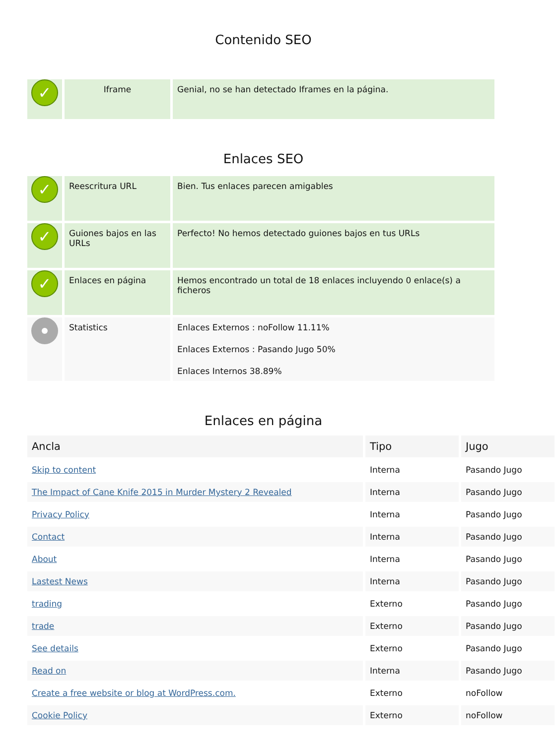Contenido SEO
| ✓ | Iframe | Genial, no se han detectado Iframes en la página. |
Enlaces SEO
| ✓ | Reescritura URL | Bien. Tus enlaces parecen amigables |
| ✓ | Guiones bajos en las URLs | Perfecto! No hemos detectado guiones bajos en tus URLs |
| ✓ | Enlaces en página | Hemos encontrado un total de 18 enlaces incluyendo 0 enlace(s) a ficheros |
| | Statistics | Enlaces Externos : noFollow 11.11% Enlaces Externos : Pasando Jugo 50% Enlaces Internos 38.89% |
Enlaces en página
| Ancla | Tipo | Jugo |
| --- | --- | --- |
| Skip to content | Interna | Pasando Jugo |
| The Impact of Cane Knife 2015 in Murder Mystery 2 Revealed | Interna | Pasando Jugo |
| Privacy Policy | Interna | Pasando Jugo |
| Contact | Interna | Pasando Jugo |
| About | Interna | Pasando Jugo |
| Lastest News | Interna | Pasando Jugo |
| trading | Externo | Pasando Jugo |
| trade | Externo | Pasando Jugo |
| See details | Externo | Pasando Jugo |
| Read on | Interna | Pasando Jugo |
| Create a free website or blog at WordPress.com. | Externo | noFollow |
| Cookie Policy | Externo | noFollow |